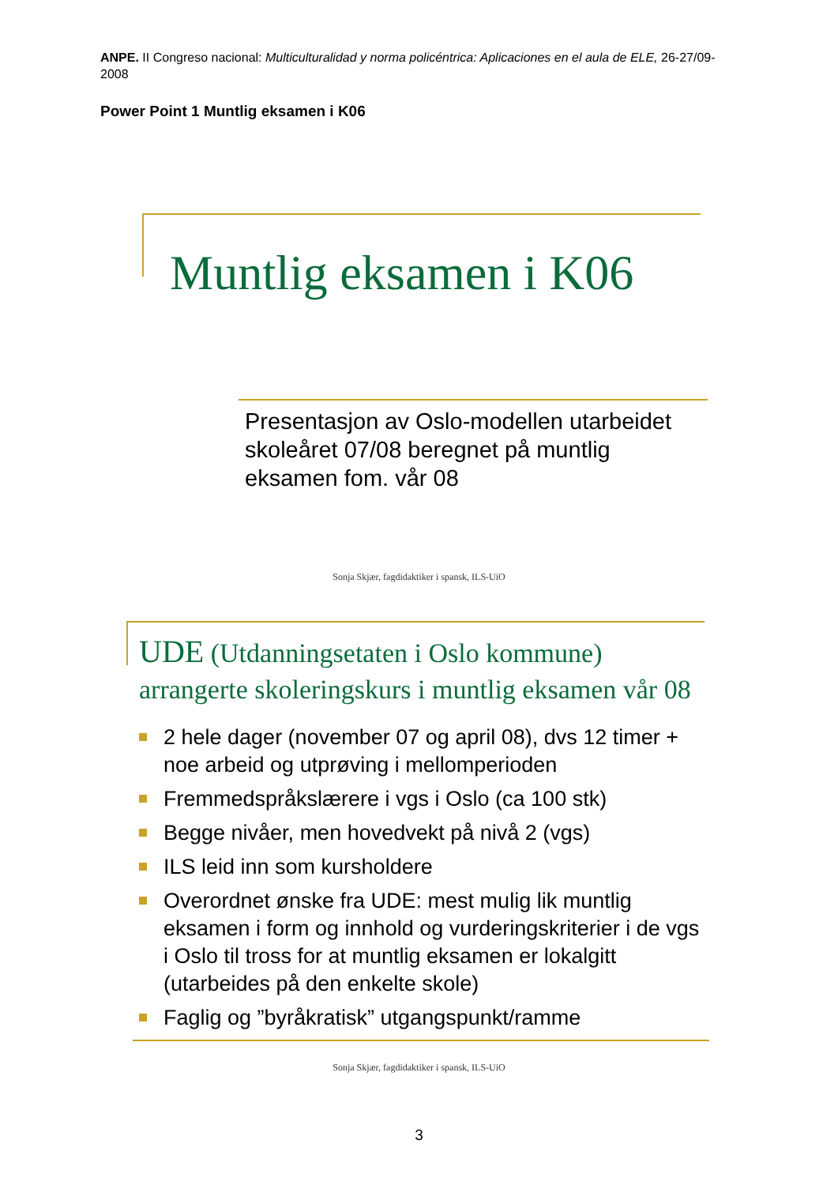ANPE. II Congreso nacional: Multiculturalidad y norma policéntrica: Aplicaciones en el aula de ELE, 26-27/09-2008
Power Point 1 Muntlig eksamen i K06
Muntlig eksamen i K06
Presentasjon av Oslo-modellen utarbeidet skoleåret 07/08 beregnet på muntlig eksamen fom. vår 08
Sonja Skjær, fagdidaktiker i spansk, ILS-UiO
UDE (Utdanningsetaten i Oslo kommune) arrangerte skoleringskurs i muntlig eksamen vår 08
2 hele dager (november 07 og april 08), dvs 12 timer + noe arbeid og utprøving i mellomperioden
Fremmedspråkslærere i vgs i Oslo (ca 100 stk)
Begge nivåer, men hovedvekt på nivå 2 (vgs)
ILS leid inn som kursholdere
Overordnet ønske fra UDE: mest mulig lik muntlig eksamen i form og innhold og vurderingskriterier i de vgs i Oslo til tross for at muntlig eksamen er lokalgitt (utarbeides på den enkelte skole)
Faglig og ”byråkratisk” utgangspunkt/ramme
Sonja Skjær, fagdidaktiker i spansk, ILS-UiO
3